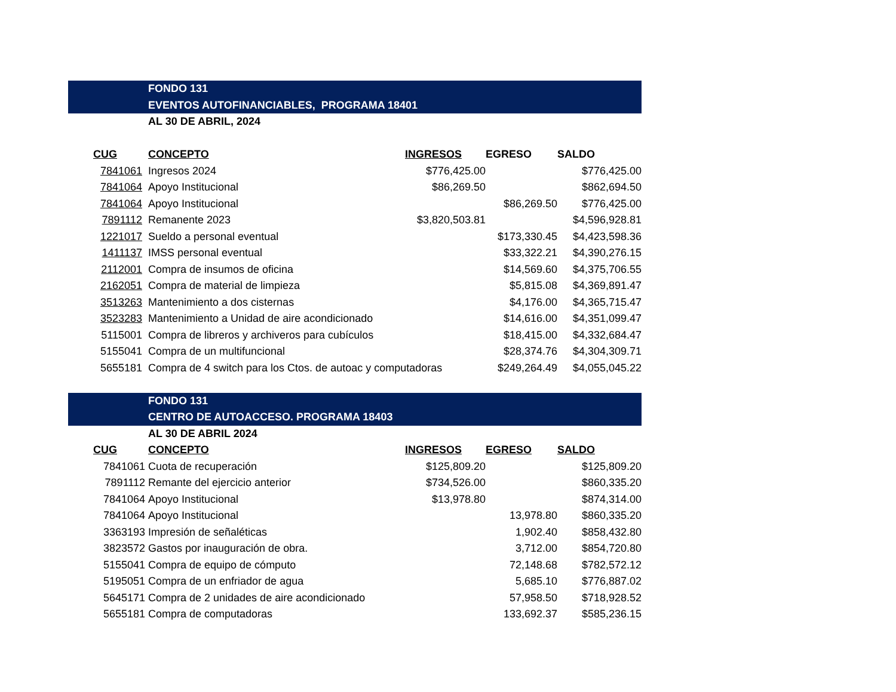| | FONDO 131 | | | |
| | EVENTOS AUTOFINANCIABLES, PROGRAMA 18401 | | | |
| | AL 30 DE ABRIL, 2024 | | | |
| CUG | CONCEPTO | INGRESOS | EGRESO | SALDO |
| 7841061 | Ingresos 2024 | $776,425.00 | | $776,425.00 |
| 7841064 | Apoyo Institucional | $86,269.50 | | $862,694.50 |
| 7841064 | Apoyo Institucional | | $86,269.50 | $776,425.00 |
| 7891112 | Remanente 2023 | $3,820,503.81 | | $4,596,928.81 |
| 1221017 | Sueldo a personal eventual | | $173,330.45 | $4,423,598.36 |
| 1411137 | IMSS personal eventual | | $33,322.21 | $4,390,276.15 |
| 2112001 | Compra de insumos de oficina | | $14,569.60 | $4,375,706.55 |
| 2162051 | Compra de material de limpieza | | $5,815.08 | $4,369,891.47 |
| 3513263 | Mantenimiento a dos cisternas | | $4,176.00 | $4,365,715.47 |
| 3523283 | Mantenimiento a Unidad de aire acondicionado | | $14,616.00 | $4,351,099.47 |
| 5115001 | Compra de libreros y archiveros para cubículos | | $18,415.00 | $4,332,684.47 |
| 5155041 | Compra de un multifuncional | | $28,374.76 | $4,304,309.71 |
| 5655181 | Compra de 4 switch para los Ctos. de autoac y computadoras | | $249,264.49 | $4,055,045.22 |
| | FONDO 131 | | | |
| | CENTRO DE AUTOACCESO. PROGRAMA 18403 | | | |
| | AL 30 DE ABRIL 2024 | | | |
| CUG | CONCEPTO | INGRESOS | EGRESO | SALDO |
| 7841061 | Cuota de recuperación | $125,809.20 | | $125,809.20 |
| 7891112 | Remante del ejercicio anterior | $734,526.00 | | $860,335.20 |
| 7841064 | Apoyo Institucional | $13,978.80 | | $874,314.00 |
| 7841064 | Apoyo Institucional | | 13,978.80 | $860,335.20 |
| 3363193 | Impresión de señaléticas | | 1,902.40 | $858,432.80 |
| 3823572 | Gastos por inauguración de obra. | | 3,712.00 | $854,720.80 |
| 5155041 | Compra de equipo de cómputo | | 72,148.68 | $782,572.12 |
| 5195051 | Compra de un enfriador de agua | | 5,685.10 | $776,887.02 |
| 5645171 | Compra de 2 unidades de aire acondicionado | | 57,958.50 | $718,928.52 |
| 5655181 | Compra de computadoras | | 133,692.37 | $585,236.15 |